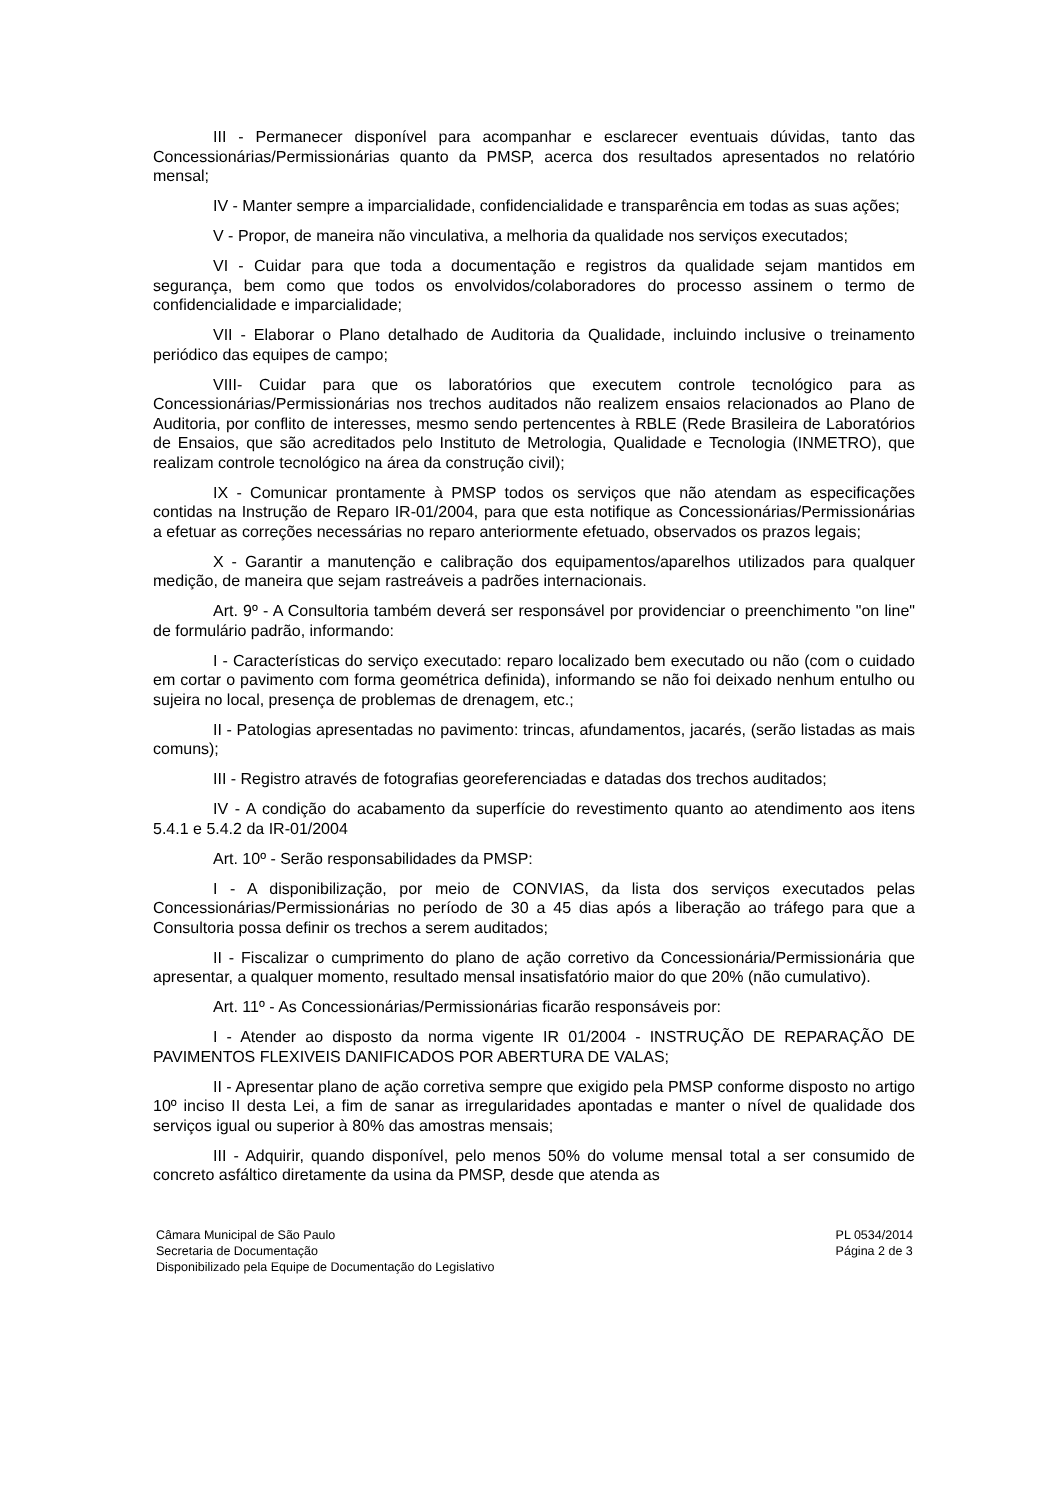III - Permanecer disponível para acompanhar e esclarecer eventuais dúvidas, tanto das Concessionárias/Permissionárias quanto da PMSP, acerca dos resultados apresentados no relatório mensal;
IV - Manter sempre a imparcialidade, confidencialidade e transparência em todas as suas ações;
V - Propor, de maneira não vinculativa, a melhoria da qualidade nos serviços executados;
VI - Cuidar para que toda a documentação e registros da qualidade sejam mantidos em segurança, bem como que todos os envolvidos/colaboradores do processo assinem o termo de confidencialidade e imparcialidade;
VII - Elaborar o Plano detalhado de Auditoria da Qualidade, incluindo inclusive o treinamento periódico das equipes de campo;
VIII- Cuidar para que os laboratórios que executem controle tecnológico para as Concessionárias/Permissionárias nos trechos auditados não realizem ensaios relacionados ao Plano de Auditoria, por conflito de interesses, mesmo sendo pertencentes à RBLE (Rede Brasileira de Laboratórios de Ensaios, que são acreditados pelo Instituto de Metrologia, Qualidade e Tecnologia (INMETRO), que realizam controle tecnológico na área da construção civil);
IX - Comunicar prontamente à PMSP todos os serviços que não atendam as especificações contidas na Instrução de Reparo IR-01/2004, para que esta notifique as Concessionárias/Permissionárias a efetuar as correções necessárias no reparo anteriormente efetuado, observados os prazos legais;
X - Garantir a manutenção e calibração dos equipamentos/aparelhos utilizados para qualquer medição, de maneira que sejam rastreáveis a padrões internacionais.
Art. 9º - A Consultoria também deverá ser responsável por providenciar o preenchimento "on line" de formulário padrão, informando:
I - Características do serviço executado: reparo localizado bem executado ou não (com o cuidado em cortar o pavimento com forma geométrica definida), informando se não foi deixado nenhum entulho ou sujeira no local, presença de problemas de drenagem, etc.;
II - Patologias apresentadas no pavimento: trincas, afundamentos, jacarés, (serão listadas as mais comuns);
III - Registro através de fotografias georeferenciadas e datadas dos trechos auditados;
IV - A condição do acabamento da superfície do revestimento quanto ao atendimento aos itens 5.4.1 e 5.4.2 da IR-01/2004
Art. 10º - Serão responsabilidades da PMSP:
I - A disponibilização, por meio de CONVIAS, da lista dos serviços executados pelas Concessionárias/Permissionárias no período de 30 a 45 dias após a liberação ao tráfego para que a Consultoria possa definir os trechos a serem auditados;
II - Fiscalizar o cumprimento do plano de ação corretivo da Concessionária/Permissionária que apresentar, a qualquer momento, resultado mensal insatisfatório maior do que 20% (não cumulativo).
Art. 11º - As Concessionárias/Permissionárias ficarão responsáveis por:
I - Atender ao disposto da norma vigente IR 01/2004 - INSTRUÇÃO DE REPARAÇÃO DE PAVIMENTOS FLEXIVEIS DANIFICADOS POR ABERTURA DE VALAS;
II - Apresentar plano de ação corretiva sempre que exigido pela PMSP conforme disposto no artigo 10º inciso II desta Lei, a fim de sanar as irregularidades apontadas e manter o nível de qualidade dos serviços igual ou superior à 80% das amostras mensais;
III - Adquirir, quando disponível, pelo menos 50% do volume mensal total a ser consumido de concreto asfáltico diretamente da usina da PMSP, desde que atenda as
Câmara Municipal de São Paulo
Secretaria de Documentação
Disponibilizado pela Equipe de Documentação do Legislativo
PL 0534/2014
Página 2 de 3